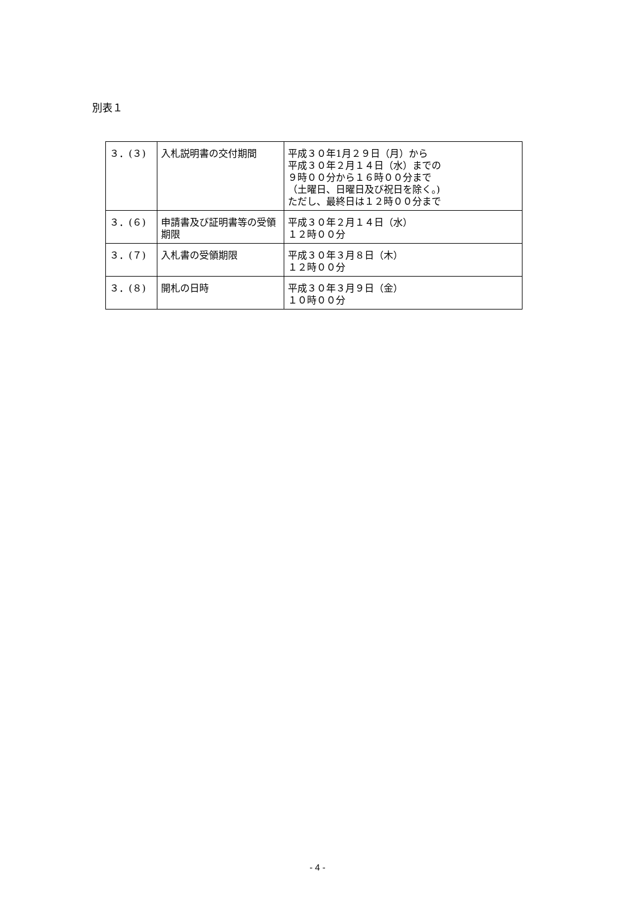別表１
| ３．(３) | 入札説明書の交付期間 | 平成３０年1月２９日（月）から 平成３０年２月１４日（水）までの ９時００分から１６時００分まで （土曜日、日曜日及び祝日を除く。) ただし、最終日は１２時００分まで |
| ３．(６) | 申請書及び証明書等の受領期限 | 平成３０年２月１４日（水） １２時００分 |
| ３．(７) | 入札書の受領期限 | 平成３０年３月８日（木） １２時００分 |
| ３．(８) | 開札の日時 | 平成３０年３月９日（金） １０時００分 |
- 4 -